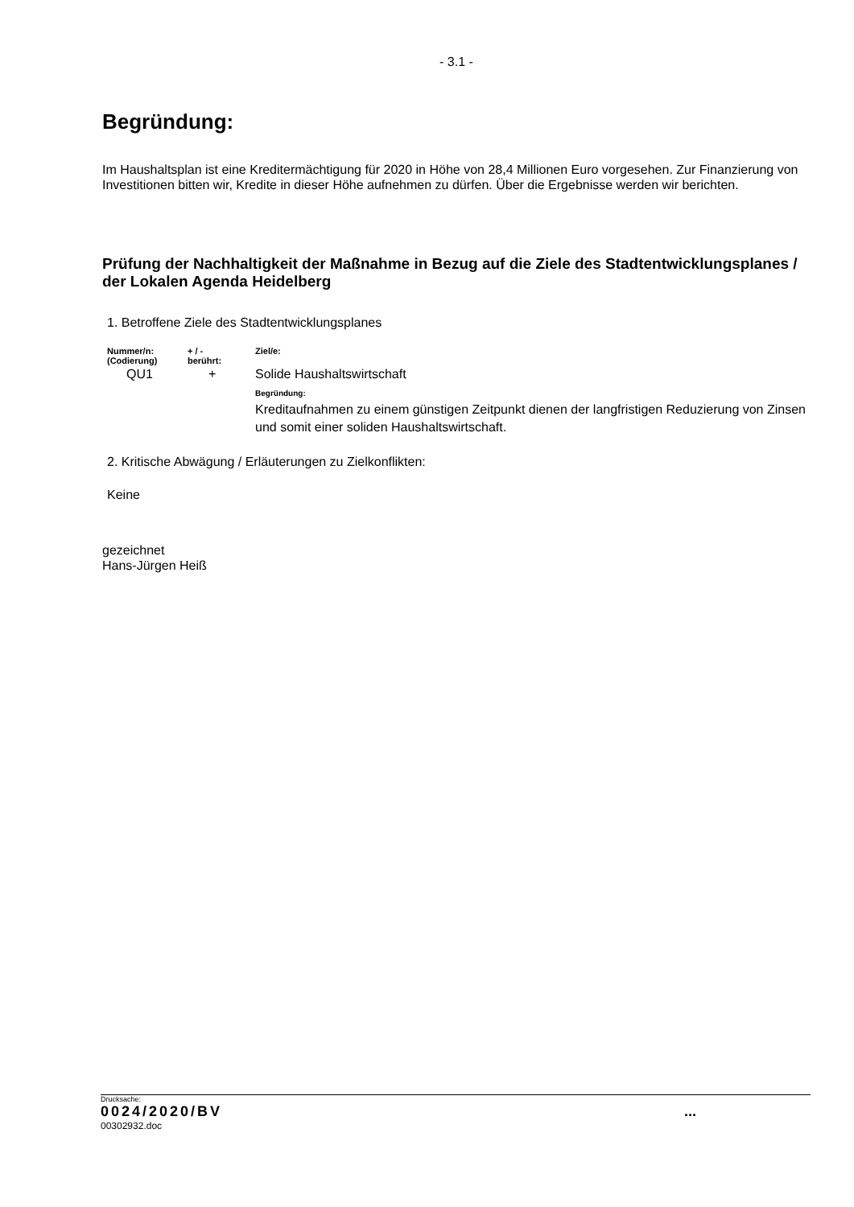- 3.1 -
Begründung:
Im Haushaltsplan ist eine Kreditermächtigung für 2020 in Höhe von 28,4 Millionen Euro vorgesehen. Zur Finanzierung von Investitionen bitten wir, Kredite in dieser Höhe aufnehmen zu dürfen. Über die Ergebnisse werden wir berichten.
Prüfung der Nachhaltigkeit der Maßnahme in Bezug auf die Ziele des Stadtentwicklungsplanes / der Lokalen Agenda Heidelberg
1. Betroffene Ziele des Stadtentwicklungsplanes
| Nummer/n: (Codierung) | + / - berührt: | Ziel/e: |
| --- | --- | --- |
| QU1 | + | Solide Haushaltswirtschaft Begründung: Kreditaufnahmen zu einem günstigen Zeitpunkt dienen der langfristigen Reduzierung von Zinsen und somit einer soliden Haushaltswirtschaft. |
2. Kritische Abwägung / Erläuterungen zu Zielkonflikten:
Keine
gezeichnet
Hans-Jürgen Heiß
Drucksache:
0024/2020/BV ...
00302932.doc